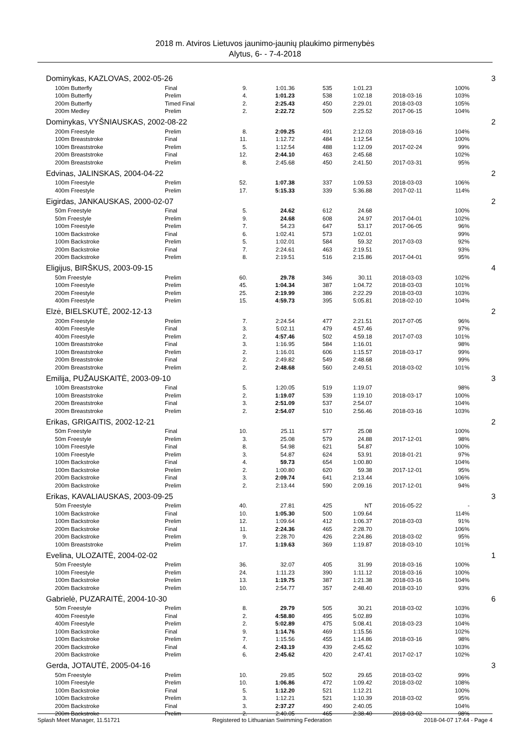2018 m. Atviros Lietuvos jaunimo-jaunių plaukimo pirmenybės
Alytus, 6- - 7-4-2018
| Dominykas, KAZLOVAS, 2002-05-26 | | | | | | | | | 3 |
| | 100m Butterfly | Final | 9. | 1:01.36 | 535 | 1:01.23 | | 100% | |
| | 100m Butterfly | Prelim | 4. | 1:01.23 | 538 | 1:02.18 | 2018-03-16 | 103% | |
| | 200m Butterfly | Timed Final | 2. | 2:25.43 | 450 | 2:29.01 | 2018-03-03 | 105% | |
| | 200m Medley | Prelim | 2. | 2:22.72 | 509 | 2:25.52 | 2017-06-15 | 104% | |
| Dominykas, VYŠNIAUSKAS, 2002-08-22 | | | | | | | | | 2 |
| | 200m Freestyle | Prelim | 8. | 2:09.25 | 491 | 2:12.03 | 2018-03-16 | 104% | |
| | 100m Breaststroke | Final | 11. | 1:12.72 | 484 | 1:12.54 | | 100% | |
| | 100m Breaststroke | Prelim | 5. | 1:12.54 | 488 | 1:12.09 | 2017-02-24 | 99% | |
| | 200m Breaststroke | Final | 12. | 2:44.10 | 463 | 2:45.68 | | 102% | |
| | 200m Breaststroke | Prelim | 8. | 2:45.68 | 450 | 2:41.50 | 2017-03-31 | 95% | |
| Edvinas, JALINSKAS, 2004-04-22 | | | | | | | | | 2 |
| | 100m Freestyle | Prelim | 52. | 1:07.38 | 337 | 1:09.53 | 2018-03-03 | 106% | |
| | 400m Freestyle | Prelim | 17. | 5:15.33 | 339 | 5:36.88 | 2017-02-11 | 114% | |
| Eigirdas, JANKAUSKAS, 2000-02-07 | | | | | | | | | 2 |
| | 50m Freestyle | Final | 5. | 24.62 | 612 | 24.68 | | 100% | |
| | 50m Freestyle | Prelim | 9. | 24.68 | 608 | 24.97 | 2017-04-01 | 102% | |
| | 100m Freestyle | Prelim | 7. | 54.23 | 647 | 53.17 | 2017-06-05 | 96% | |
| | 100m Backstroke | Final | 6. | 1:02.41 | 573 | 1:02.01 | | 99% | |
| | 100m Backstroke | Prelim | 5. | 1:02.01 | 584 | 59.32 | 2017-03-03 | 92% | |
| | 200m Backstroke | Final | 7. | 2:24.61 | 463 | 2:19.51 | | 93% | |
| | 200m Backstroke | Prelim | 8. | 2:19.51 | 516 | 2:15.86 | 2017-04-01 | 95% | |
| Eligijus, BIRŠKUS, 2003-09-15 | | | | | | | | | 4 |
| | 50m Freestyle | Prelim | 60. | 29.78 | 346 | 30.11 | 2018-03-03 | 102% | |
| | 100m Freestyle | Prelim | 45. | 1:04.34 | 387 | 1:04.72 | 2018-03-03 | 101% | |
| | 200m Freestyle | Prelim | 25. | 2:19.99 | 386 | 2:22.29 | 2018-03-03 | 103% | |
| | 400m Freestyle | Prelim | 15. | 4:59.73 | 395 | 5:05.81 | 2018-02-10 | 104% | |
| Elzė, BIELSKUTĖ, 2002-12-13 | | | | | | | | | 2 |
| | 200m Freestyle | Prelim | 7. | 2:24.54 | 477 | 2:21.51 | 2017-07-05 | 96% | |
| | 400m Freestyle | Final | 3. | 5:02.11 | 479 | 4:57.46 | | 97% | |
| | 400m Freestyle | Prelim | 2. | 4:57.46 | 502 | 4:59.18 | 2017-07-03 | 101% | |
| | 100m Breaststroke | Final | 3. | 1:16.95 | 584 | 1:16.01 | | 98% | |
| | 100m Breaststroke | Prelim | 2. | 1:16.01 | 606 | 1:15.57 | 2018-03-17 | 99% | |
| | 200m Breaststroke | Final | 2. | 2:49.82 | 549 | 2:48.68 | | 99% | |
| | 200m Breaststroke | Prelim | 2. | 2:48.68 | 560 | 2:49.51 | 2018-03-02 | 101% | |
| Emilija, PUŽAUSKAITĖ, 2003-09-10 | | | | | | | | | 3 |
| | 100m Breaststroke | Final | 5. | 1:20.05 | 519 | 1:19.07 | | 98% | |
| | 100m Breaststroke | Prelim | 2. | 1:19.07 | 539 | 1:19.10 | 2018-03-17 | 100% | |
| | 200m Breaststroke | Final | 3. | 2:51.09 | 537 | 2:54.07 | | 104% | |
| | 200m Breaststroke | Prelim | 2. | 2:54.07 | 510 | 2:56.46 | 2018-03-16 | 103% | |
| Erikas, GRIGAITIS, 2002-12-21 | | | | | | | | | 2 |
| | 50m Freestyle | Final | 10. | 25.11 | 577 | 25.08 | | 100% | |
| | 50m Freestyle | Prelim | 3. | 25.08 | 579 | 24.88 | 2017-12-01 | 98% | |
| | 100m Freestyle | Final | 8. | 54.98 | 621 | 54.87 | | 100% | |
| | 100m Freestyle | Prelim | 3. | 54.87 | 624 | 53.91 | 2018-01-21 | 97% | |
| | 100m Backstroke | Final | 4. | 59.73 | 654 | 1:00.80 | | 104% | |
| | 100m Backstroke | Prelim | 2. | 1:00.80 | 620 | 59.38 | 2017-12-01 | 95% | |
| | 200m Backstroke | Final | 3. | 2:09.74 | 641 | 2:13.44 | | 106% | |
| | 200m Backstroke | Prelim | 2. | 2:13.44 | 590 | 2:09.16 | 2017-12-01 | 94% | |
| Erikas, KAVALIAUSKAS, 2003-09-25 | | | | | | | | | 3 |
| | 50m Freestyle | Prelim | 40. | 27.81 | 425 | NT | 2016-05-22 | - | |
| | 100m Backstroke | Final | 10. | 1:05.30 | 500 | 1:09.64 | | 114% | |
| | 100m Backstroke | Prelim | 12. | 1:09.64 | 412 | 1:06.37 | 2018-03-03 | 91% | |
| | 200m Backstroke | Final | 11. | 2:24.36 | 465 | 2:28.70 | | 106% | |
| | 200m Backstroke | Prelim | 9. | 2:28.70 | 426 | 2:24.86 | 2018-03-02 | 95% | |
| | 100m Breaststroke | Prelim | 17. | 1:19.63 | 369 | 1:19.87 | 2018-03-10 | 101% | |
| Evelina, ULOZAITĖ, 2004-02-02 | | | | | | | | | 1 |
| | 50m Freestyle | Prelim | 36. | 32.07 | 405 | 31.99 | 2018-03-16 | 100% | |
| | 100m Freestyle | Prelim | 24. | 1:11.23 | 390 | 1:11.12 | 2018-03-16 | 100% | |
| | 100m Backstroke | Prelim | 13. | 1:19.75 | 387 | 1:21.38 | 2018-03-16 | 104% | |
| | 200m Backstroke | Prelim | 10. | 2:54.77 | 357 | 2:48.40 | 2018-03-10 | 93% | |
| Gabrielė, PUZARAITĖ, 2004-10-30 | | | | | | | | | 6 |
| | 50m Freestyle | Prelim | 8. | 29.79 | 505 | 30.21 | 2018-03-02 | 103% | |
| | 400m Freestyle | Final | 2. | 4:58.80 | 495 | 5:02.89 | | 103% | |
| | 400m Freestyle | Prelim | 2. | 5:02.89 | 475 | 5:08.41 | 2018-03-23 | 104% | |
| | 100m Backstroke | Final | 9. | 1:14.76 | 469 | 1:15.56 | | 102% | |
| | 100m Backstroke | Prelim | 7. | 1:15.56 | 455 | 1:14.86 | 2018-03-16 | 98% | |
| | 200m Backstroke | Final | 4. | 2:43.19 | 439 | 2:45.62 | | 103% | |
| | 200m Backstroke | Prelim | 6. | 2:45.62 | 420 | 2:47.41 | 2017-02-17 | 102% | |
| Gerda, JOTAUTĖ, 2005-04-16 | | | | | | | | | 3 |
| | 50m Freestyle | Prelim | 10. | 29.85 | 502 | 29.65 | 2018-03-02 | 99% | |
| | 100m Freestyle | Prelim | 10. | 1:06.86 | 472 | 1:09.42 | 2018-03-02 | 108% | |
| | 100m Backstroke | Final | 5. | 1:12.20 | 521 | 1:12.21 | | 100% | |
| | 100m Backstroke | Prelim | 3. | 1:12.21 | 521 | 1:10.39 | 2018-03-02 | 95% | |
| | 200m Backstroke | Final | 3. | 2:37.27 | 490 | 2:40.05 | | 104% | |
| | 200m Backstroke | Prelim | 2. | 2:40.05 | 465 | 2:38.40 | 2018-03-02 | 98% | |
Splash Meet Manager, 11.51721 Registered to Lithuanian Swimming Federation 2018-04-07 17:44 - Page 4